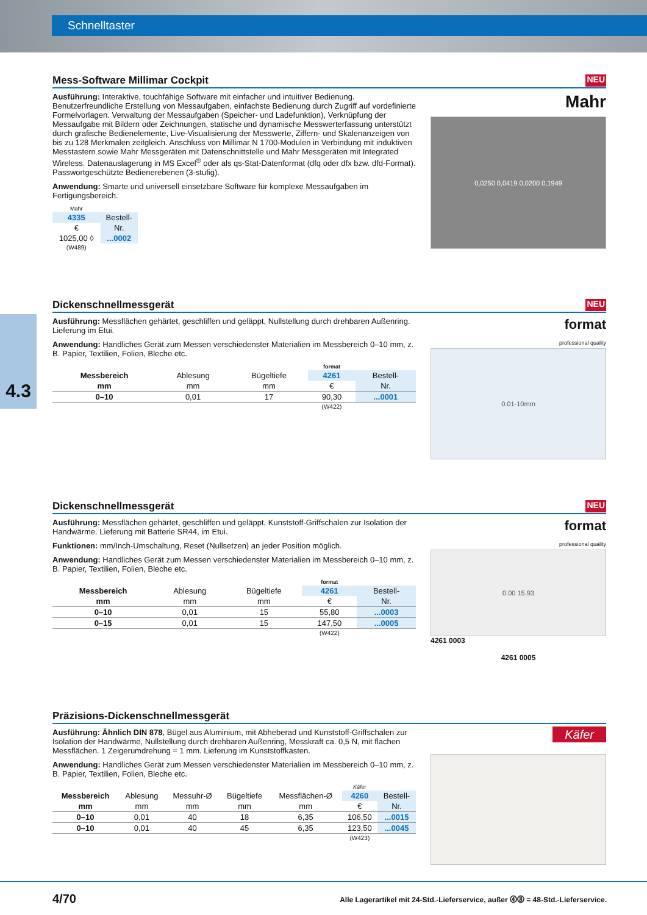Schnelltaster
4.3
Mess-Software Millimar Cockpit NEU
Ausführung: Interaktive, touchfähige Software mit einfacher und intuitiver Bedienung. Benutzerfreundliche Erstellung von Messaufgaben, einfachste Bedienung durch Zugriff auf vordefinierte Formelvorlagen. Verwaltung der Messaufgaben (Speicher- und Ladefunktion), Verknüpfung der Messaufgabe mit Bildern oder Zeichnungen, statische und dynamische Messwerterfassung unterstützt durch grafische Bedienelemente, Live-Visualisierung der Messwerte, Ziffern- und Skalenanzeigen von bis zu 128 Merkmalen zeitgleich. Anschluss von Millimar N 1700-Modulen in Verbindung mit induktiven Messtastern sowie Mahr Messgeräten mit Datenschnittstelle und Mahr Messgeräten mit Integrated Wireless. Datenauslagerung in MS Excel<sup>®</sup> oder als qs-Stat-Datenformat (dfq oder dfx bzw. dfd-Format). Passwortgeschützte Bedienerebenen (3-stufig).
Anwendung: Smarte und universell einsetzbare Software für komplexe Messaufgaben im Fertigungsbereich.
| Mahr | |
| 4335 | Bestell- |
| € | Nr. |
| 1025,00 ◊ | ...0002 |
| (W489) | |
Mahr
0,0250 0,0419 0,0200 0,1949
Dickenschnellmessgerät NEU
Ausführung: Messflächen gehärtet, geschliffen und geläppt, Nullstellung durch drehbaren Außenring. Lieferung im Etui.
Anwendung: Handliches Gerät zum Messen verschiedenster Materialien im Messbereich 0–10 mm, z. B. Papier, Textilien, Folien, Bleche etc.
| | | | format | |
| Messbereich | Ablesung | Bügeltiefe | 4261 | Bestell- |
| mm | mm | mm | € | Nr. |
| 0–10 | 0,01 | 17 | 90,30 | ...0001 |
| | | | (W422) | |
format
professional quality
0.01-10mm
Dickenschnellmessgerät NEU
Ausführung: Messflächen gehärtet, geschliffen und geläppt, Kunststoff-Griffschalen zur Isolation der Handwärme. Lieferung mit Batterie SR44, im Etui.
Funktionen: mm/Inch-Umschaltung, Reset (Nullsetzen) an jeder Position möglich.
Anwendung: Handliches Gerät zum Messen verschiedenster Materialien im Messbereich 0–10 mm, z. B. Papier, Textilien, Folien, Bleche etc.
| | | | format | |
| Messbereich | Ablesung | Bügeltiefe | 4261 | Bestell- |
| mm | mm | mm | € | Nr. |
| 0–10 | 0,01 | 15 | 55,80 | ...0003 |
| 0–15 | 0,01 | 15 | 147,50 | ...0005 |
| | | | (W422) | |
format
professional quality
0.00 15.93
4261 0003
4261 0005
Präzisions-Dickenschnellmessgerät
Ausführung: Ähnlich DIN 878, Bügel aus Aluminium, mit Abheberad und Kunststoff-Griff­schalen zur Isolation der Handwärme, Nullstellung durch drehbaren Außenring, Messkraft ca. 0,5 N, mit flachen Messflächen. 1 Zeigerumdrehung = 1 mm. Lieferung im Kunststoffkasten.
Anwendung: Handliches Gerät zum Messen verschiedenster Materialien im Messbereich 0–10 mm, z. B. Papier, Textilien, Folien, Bleche etc.
| | | | | | Käfer | |
| Messbereich | Ablesung | Messuhr-Ø | Bügeltiefe | Messflächen-Ø | 4260 | Bestell- |
| mm | mm | mm | mm | mm | € | Nr. |
| 0–10 | 0,01 | 40 | 18 | 6,35 | 106,50 | ...0015 |
| 0–10 | 0,01 | 40 | 45 | 6,35 | 123,50 | ...0045 |
| | | | | | (W423) | |
Käfer
4/70 Alle Lagerartikel mit 24-Std.-Lieferservice, außer ⓸⓼ = 48-Std.-Lieferservice.